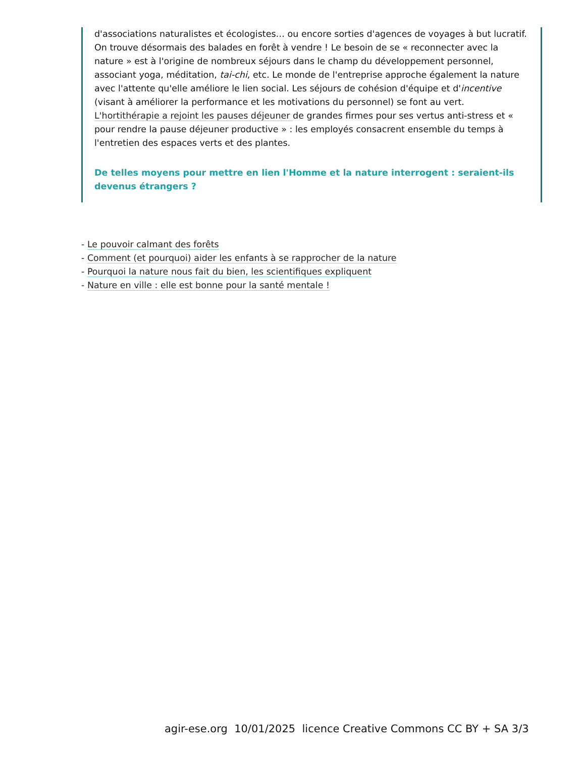d'associations naturalistes et écologistes… ou encore sorties d'agences de voyages à but lucratif. On trouve désormais des balades en forêt à vendre ! Le besoin de se « reconnecter avec la nature » est à l'origine de nombreux séjours dans le champ du développement personnel, associant yoga, méditation, tai-chi, etc. Le monde de l'entreprise approche également la nature avec l'attente qu'elle améliore le lien social. Les séjours de cohésion d'équipe et d'incentive (visant à améliorer la performance et les motivations du personnel) se font au vert.
L'hortithérapie a rejoint les pauses déjeuner de grandes firmes pour ses vertus anti-stress et « pour rendre la pause déjeuner productive » : les employés consacrent ensemble du temps à l'entretien des espaces verts et des plantes.
De telles moyens pour mettre en lien l'Homme et la nature interrogent : seraient-ils devenus étrangers ?
- Le pouvoir calmant des forêts
- Comment (et pourquoi) aider les enfants à se rapprocher de la nature
- Pourquoi la nature nous fait du bien, les scientifiques expliquent
- Nature en ville : elle est bonne pour la santé mentale !
agir-ese.org 10/01/2025 licence Creative Commons CC BY + SA 3/3